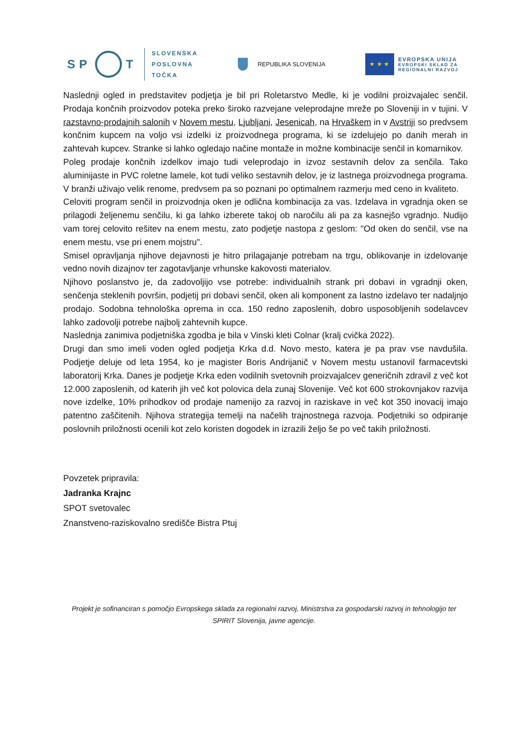SP T
SLOVENSKA
POSLOVNA
TOČKA
REPUBLIKA SLOVENIJA
★ ★ ★
EVROPSKA UNIJA
EVROPSKI SKLAD ZA
REGIONALNI RAZVOJ
Naslednji ogled in predstavitev podjetja je bil pri Roletarstvo Medle, ki je vodilni proizvajalec senčil. Prodaja končnih proizvodov poteka preko široko razvejane veleprodajne mreže po Sloveniji in v tujini. V razstavno-prodajnih salonih v Novem mestu, Ljubljani, Jesenicah, na Hrvaškem in v Avstriji so predvsem končnim kupcem na voljo vsi izdelki iz proizvodnega programa, ki se izdelujejo po danih merah in zahtevah kupcev. Stranke si lahko ogledajo načine montaže in možne kombinacije senčil in komarnikov.
Poleg prodaje končnih izdelkov imajo tudi veleprodajo in izvoz sestavnih delov za senčila. Tako aluminijaste in PVC roletne lamele, kot tudi veliko sestavnih delov, je iz lastnega proizvodnega programa.
V branži uživajo velik renome, predvsem pa so poznani po optimalnem razmerju med ceno in kvaliteto.
Celoviti program senčil in proizvodnja oken je odlična kombinacija za vas. Izdelava in vgradnja oken se prilagodi željenemu senčilu, ki ga lahko izberete takoj ob naročilu ali pa za kasnejšo vgradnjo. Nudijo vam torej celovito rešitev na enem mestu, zato podjetje nastopa z geslom: "Od oken do senčil, vse na enem mestu, vse pri enem mojstru".
Smisel opravljanja njihove dejavnosti je hitro prilagajanje potrebam na trgu, oblikovanje in izdelovanje vedno novih dizajnov ter zagotavljanje vrhunske kakovosti materialov.
Njihovo poslanstvo je, da zadovoljijo vse potrebe: individualnih strank pri dobavi in vgradnji oken, senčenja steklenih površin, podjetij pri dobavi senčil, oken ali komponent za lastno izdelavo ter nadaljnjo prodajo. Sodobna tehnološka oprema in cca. 150 redno zaposlenih, dobro usposobljenih sodelavcev lahko zadovolji potrebe najbolj zahtevnih kupce.
Naslednja zanimiva podjetniška zgodba je bila v Vinski kleti Colnar (kralj cvička 2022).
Drugi dan smo imeli voden ogled podjetja Krka d.d. Novo mesto, katera je pa prav vse navdušila. Podjetje deluje od leta 1954, ko je magister Boris Andrijanič v Novem mestu ustanovil farmacevtski laboratorij Krka. Danes je podjetje Krka eden vodilnih svetovnih proizvajalcev generičnih zdravil z več kot 12.000 zaposlenih, od katerih jih več kot polovica dela zunaj Slovenije. Več kot 600 strokovnjakov razvija nove izdelke, 10% prihodkov od prodaje namenijo za razvoj in raziskave in več kot 350 inovacij imajo patentno zaščitenih. Njihova strategija temelji na načelih trajnostnega razvoja. Podjetniki so odpiranje poslovnih priložnosti ocenili kot zelo koristen dogodek in izrazili željo še po več takih priložnosti.
Povzetek pripravila:
Jadranka Krajnc
SPOT svetovalec
Znanstveno-raziskovalno središče Bistra Ptuj
Projekt je sofinanciran s pomočjo Evropskega sklada za regionalni razvoj, Ministrstva za gospodarski razvoj in tehnologijo ter SPIRIT Slovenija, javne agencije.